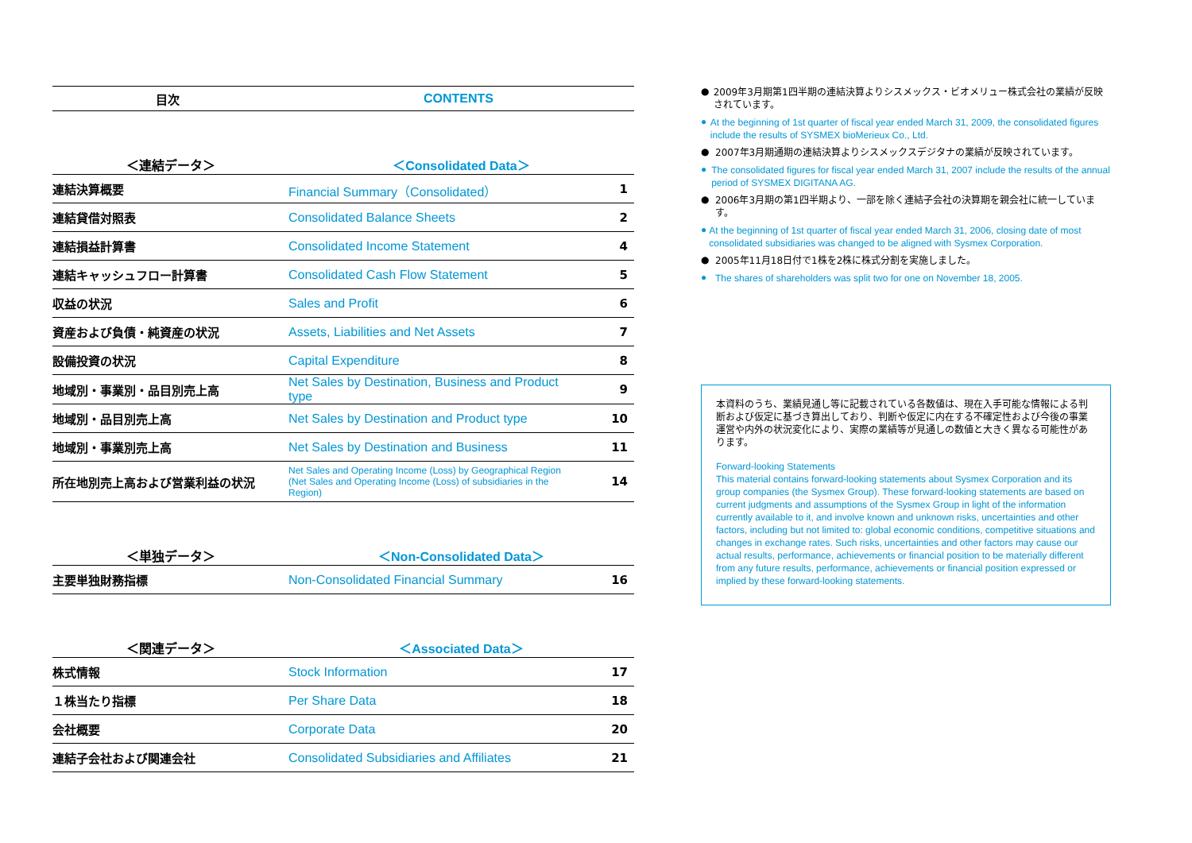| 目次 | CONTENTS |
| --- | --- |
| ＜連結データ＞ | ＜Consolidated Data＞ | |
| --- | --- | --- |
| 連結決算概要 | Financial Summary（Consolidated） | 1 |
| 連結貸借対照表 | Consolidated Balance Sheets | 2 |
| 連結損益計算書 | Consolidated Income Statement | 4 |
| 連結キャッシュフロー計算書 | Consolidated Cash Flow Statement | 5 |
| 収益の状況 | Sales and Profit | 6 |
| 資産および負債・純資産の状況 | Assets, Liabilities and Net Assets | 7 |
| 設備投資の状況 | Capital Expenditure | 8 |
| 地域別・事業別・品目別売上高 | Net Sales by Destination, Business and Product type | 9 |
| 地域別・品目別売上高 | Net Sales by Destination and Product type | 10 |
| 地域別・事業別売上高 | Net Sales by Destination and Business | 11 |
| 所在地別売上高および営業利益の状況 | Net Sales and Operating Income (Loss) by Geographical Region (Net Sales and Operating Income (Loss) of subsidiaries in the Region) | 14 |
| ＜単独データ＞ | ＜Non-Consolidated Data＞ | |
| --- | --- | --- |
| 主要単独財務指標 | Non-Consolidated Financial Summary | 16 |
| ＜関連データ＞ | ＜Associated Data＞ | |
| --- | --- | --- |
| 株式情報 | Stock Information | 17 |
| １株当たり指標 | Per Share Data | 18 |
| 会社概要 | Corporate Data | 20 |
| 連結子会社および関連会社 | Consolidated Subsidiaries and Affiliates | 21 |
●
2009年3月期第1四半期の連結決算よりシスメックス・ビオメリュー株式会社の業績が反映されています。
●
At the beginning of 1st quarter of fiscal year ended March 31, 2009, the consolidated figures include the results of SYSMEX bioMerieux Co., Ltd.
●
2007年3月期通期の連結決算よりシスメックスデジタナの業績が反映されています。
●
The consolidated figures for fiscal year ended March 31, 2007 include the results of the annual period of SYSMEX DIGITANA AG.
●
2006年3月期の第1四半期より、一部を除く連結子会社の決算期を親会社に統一しています。
●
At the beginning of 1st quarter of fiscal year ended March 31, 2006, closing date of most consolidated subsidiaries was changed to be aligned with Sysmex Corporation.
●
2005年11月18日付で1株を2株に株式分割を実施しました。
●
The shares of shareholders was split two for one on November 18, 2005.
本資料のうち、業績見通し等に記載されている各数値は、現在入手可能な情報による判断および仮定に基づき算出しており、判断や仮定に内在する不確定性および今後の事業運営や内外の状況変化により、実際の業績等が見通しの数値と大きく異なる可能性があります。
Forward-looking Statements
This material contains forward-looking statements about Sysmex Corporation and its group companies (the Sysmex Group). These forward-looking statements are based on current judgments and assumptions of the Sysmex Group in light of the information currently available to it, and involve known and unknown risks, uncertainties and other factors, including but not limited to: global economic conditions, competitive situations and changes in exchange rates. Such risks, uncertainties and other factors may cause our actual results, performance, achievements or financial position to be materially different from any future results, performance, achievements or financial position expressed or implied by these forward-looking statements.